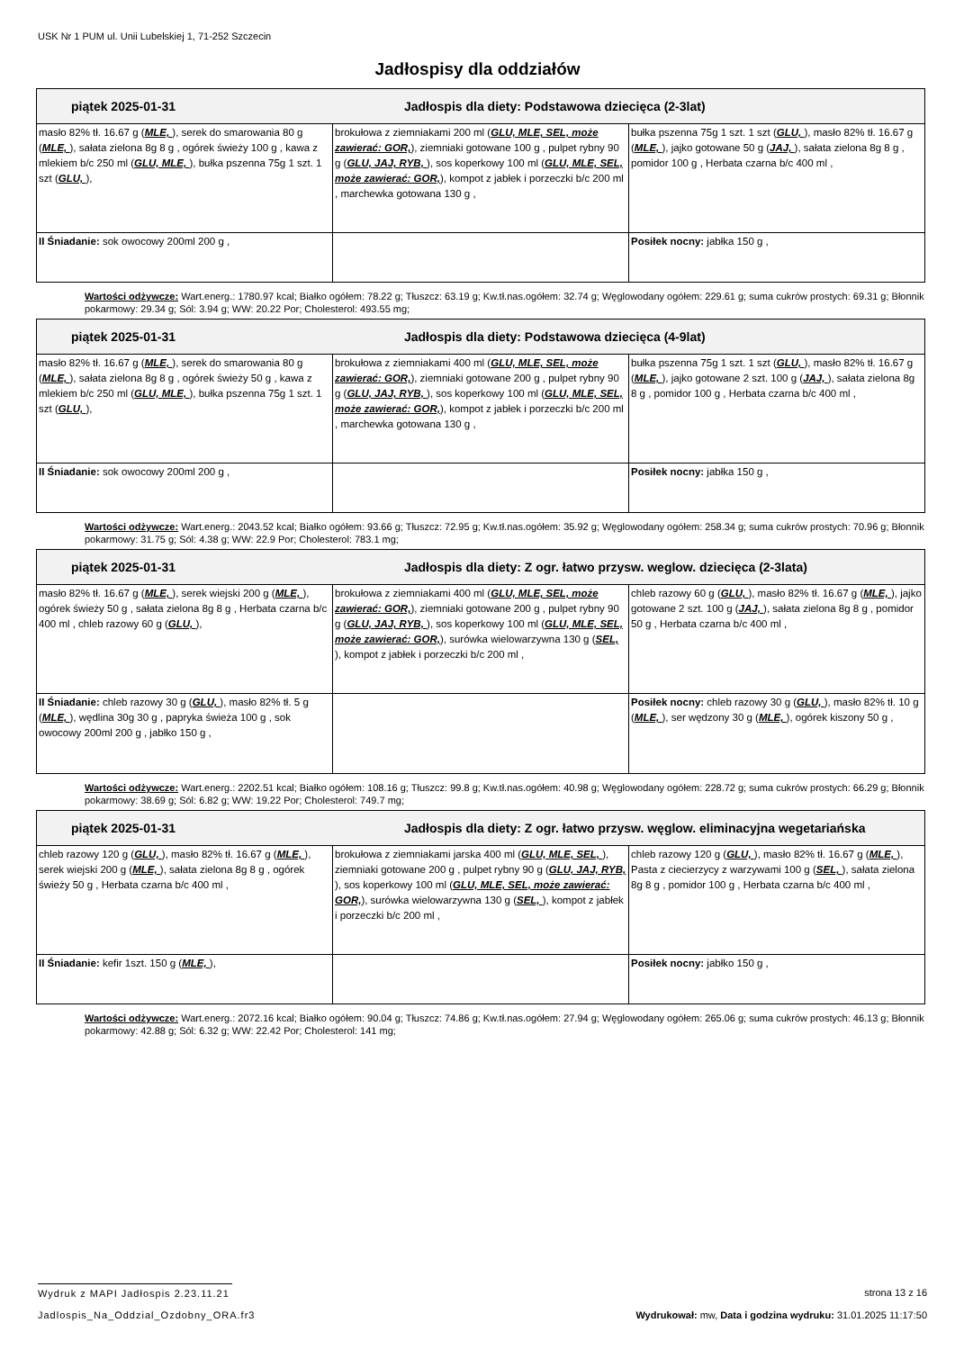USK Nr 1 PUM ul. Unii Lubelskiej 1, 71-252 Szczecin
Jadłospisy dla oddziałów
| piątek 2025-01-31 Jadłospis dla diety: Podstawowa dziecięca (2-3lat) | | |
| masło 82% tł. 16.67 g ( MLE, ), serek do smarowania 80 g ( MLE, ), sałata zielona 8g 8 g , ogórek świeży 100 g , kawa z mlekiem b/c 250 ml ( GLU, MLE, ), bułka pszenna 75g 1 szt. 1 szt ( GLU, ), | brokułowa z ziemniakami 200 ml ( GLU, MLE, SEL, może zawierać: GOR, ), ziemniaki gotowane 100 g , pulpet rybny 90 g ( GLU, JAJ, RYB, ), sos koperkowy 100 ml ( GLU, MLE, SEL, może zawierać: GOR, ), kompot z jabłek i porzeczki b/c 200 ml , marchewka gotowana 130 g , | bułka pszenna 75g 1 szt. 1 szt ( GLU, ), masło 82% tł. 16.67 g ( MLE, ), jajko gotowane 50 g ( JAJ, ), sałata zielona 8g 8 g , pomidor 100 g , Herbata czarna b/c 400 ml , |
| II Śniadanie: sok owocowy 200ml 200 g , | | Posiłek nocny: jabłka 150 g , |
Wartości odżywcze: Wart.energ.: 1780.97 kcal; Białko ogółem: 78.22 g; Tłuszcz: 63.19 g; Kw.tł.nas.ogółem: 32.74 g; Węglowodany ogółem: 229.61 g; suma cukrów prostych: 69.31 g; Błonnik pokarmowy: 29.34 g; Sól: 3.94 g; WW: 20.22 Por; Cholesterol: 493.55 mg;
| piątek 2025-01-31 Jadłospis dla diety: Podstawowa dziecięca (4-9lat) | | |
| masło 82% tł. 16.67 g ( MLE, ), serek do smarowania 80 g ( MLE, ), sałata zielona 8g 8 g , ogórek świeży 50 g , kawa z mlekiem b/c 250 ml ( GLU, MLE, ), bułka pszenna 75g 1 szt. 1 szt ( GLU, ), | brokułowa z ziemniakami 400 ml ( GLU, MLE, SEL, może zawierać: GOR, ), ziemniaki gotowane 200 g , pulpet rybny 90 g ( GLU, JAJ, RYB, ), sos koperkowy 100 ml ( GLU, MLE, SEL, może zawierać: GOR, ), kompot z jabłek i porzeczki b/c 200 ml , marchewka gotowana 130 g , | bułka pszenna 75g 1 szt. 1 szt ( GLU, ), masło 82% tł. 16.67 g ( MLE, ), jajko gotowane 2 szt. 100 g ( JAJ, ), sałata zielona 8g 8 g , pomidor 100 g , Herbata czarna b/c 400 ml , |
| II Śniadanie: sok owocowy 200ml 200 g , | | Posiłek nocny: jabłka 150 g , |
Wartości odżywcze: Wart.energ.: 2043.52 kcal; Białko ogółem: 93.66 g; Tłuszcz: 72.95 g; Kw.tł.nas.ogółem: 35.92 g; Węglowodany ogółem: 258.34 g; suma cukrów prostych: 70.96 g; Błonnik pokarmowy: 31.75 g; Sól: 4.38 g; WW: 22.9 Por; Cholesterol: 783.1 mg;
| piątek 2025-01-31 Jadłospis dla diety: Z ogr. łatwo przysw. weglow. dziecięca (2-3lata) | | |
| masło 82% tł. 16.67 g ( MLE, ), serek wiejski 200 g ( MLE, ), ogórek świeży 50 g , sałata zielona 8g 8 g , Herbata czarna b/c 400 ml , chleb razowy 60 g ( GLU, ), | brokułowa z ziemniakami 400 ml ( GLU, MLE, SEL, może zawierać: GOR, ), ziemniaki gotowane 200 g , pulpet rybny 90 g ( GLU, JAJ, RYB, ), sos koperkowy 100 ml ( GLU, MLE, SEL, może zawierać: GOR, ), surówka wielowarzywna 130 g ( SEL, ), kompot z jabłek i porzeczki b/c 200 ml , | chleb razowy 60 g ( GLU, ), masło 82% tł. 16.67 g ( MLE, ), jajko gotowane 2 szt. 100 g ( JAJ, ), sałata zielona 8g 8 g , pomidor 50 g , Herbata czarna b/c 400 ml , |
| II Śniadanie: chleb razowy 30 g ( GLU, ), masło 82% tł. 5 g ( MLE, ), wędlina 30g 30 g , papryka świeża 100 g , sok owocowy 200ml 200 g , jabłko 150 g , | | Posiłek nocny: chleb razowy 30 g ( GLU, ), masło 82% tł. 10 g ( MLE, ), ser wędzony 30 g ( MLE, ), ogórek kiszony 50 g , |
Wartości odżywcze: Wart.energ.: 2202.51 kcal; Białko ogółem: 108.16 g; Tłuszcz: 99.8 g; Kw.tł.nas.ogółem: 40.98 g; Węglowodany ogółem: 228.72 g; suma cukrów prostych: 66.29 g; Błonnik pokarmowy: 38.69 g; Sól: 6.82 g; WW: 19.22 Por; Cholesterol: 749.7 mg;
| piątek 2025-01-31 Jadłospis dla diety: Z ogr. łatwo przysw. węglow. eliminacyjna wegetariańska | | |
| chleb razowy 120 g ( GLU, ), masło 82% tł. 16.67 g ( MLE, ), serek wiejski 200 g ( MLE, ), sałata zielona 8g 8 g , ogórek świeży 50 g , Herbata czarna b/c 400 ml , | brokułowa z ziemniakami jarska 400 ml ( GLU, MLE, SEL, ), ziemniaki gotowane 200 g , pulpet rybny 90 g ( GLU, JAJ, RYB, ), sos koperkowy 100 ml ( GLU, MLE, SEL, może zawierać: GOR, ), surówka wielowarzywna 130 g ( SEL, ), kompot z jabłek i porzeczki b/c 200 ml , | chleb razowy 120 g ( GLU, ), masło 82% tł. 16.67 g ( MLE, ), Pasta z ciecierzycy z warzywami 100 g ( SEL, ), sałata zielona 8g 8 g , pomidor 100 g , Herbata czarna b/c 400 ml , |
| II Śniadanie: kefir 1szt. 150 g ( MLE, ), | | Posiłek nocny: jabłko 150 g , |
Wartości odżywcze: Wart.energ.: 2072.16 kcal; Białko ogółem: 90.04 g; Tłuszcz: 74.86 g; Kw.tł.nas.ogółem: 27.94 g; Węglowodany ogółem: 265.06 g; suma cukrów prostych: 46.13 g; Błonnik pokarmowy: 42.88 g; Sól: 6.32 g; WW: 22.42 Por; Cholesterol: 141 mg;
Wydruk z MAPI Jadłospis 2.23.11.21 strona 13 z 16
Jadlospis_Na_Oddzial_Ozdobny_ORA.fr3 Wydrukował: mw, Data i godzina wydruku: 31.01.2025 11:17:50